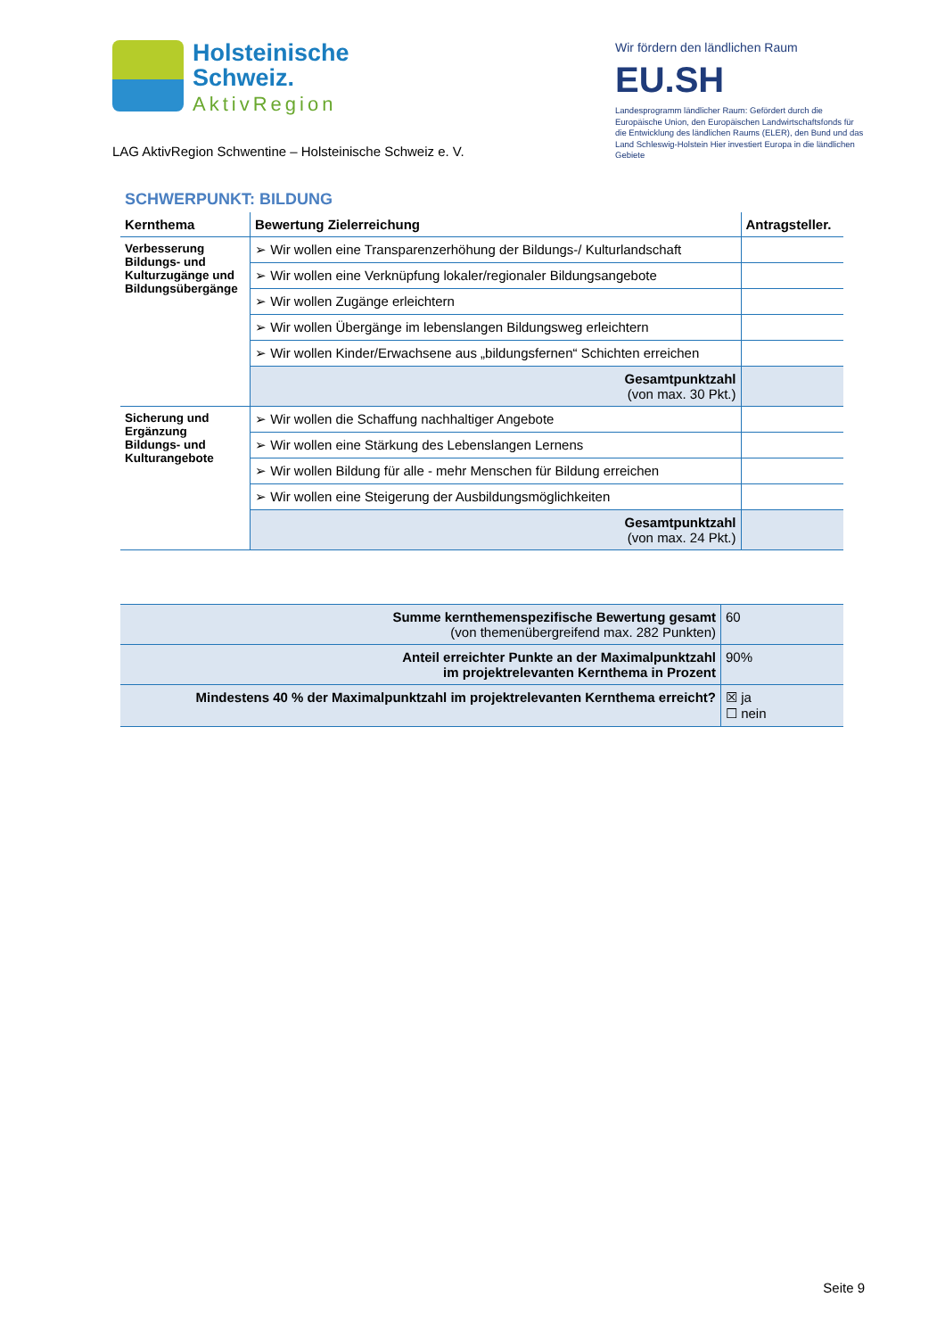Holsteinische
Schweiz.
AktivRegion
LAG AktivRegion Schwentine – Holsteinische Schweiz e. V.
Wir fördern den ländlichen Raum
EU.SH
Landesprogramm ländlicher Raum: Gefördert durch die Europäische Union, den Europäischen Landwirtschaftsfonds für die Entwicklung des ländlichen Raums (ELER), den Bund und das Land Schleswig-Holstein Hier investiert Europa in die ländlichen Gebiete
SCHWERPUNKT: BILDUNG
| Kernthema | Bewertung Zielerreichung | Antragsteller. |
| --- | --- | --- |
| Verbesserung Bildungs- und Kulturzugänge und Bildungsübergänge | ➢ Wir wollen eine Transparenzerhöhung der Bildungs-/ Kulturlandschaft | |
| | ➢ Wir wollen eine Verknüpfung lokaler/regionaler Bildungsangebote | |
| | ➢ Wir wollen Zugänge erleichtern | |
| | ➢ Wir wollen Übergänge im lebenslangen Bildungsweg erleichtern | |
| | ➢ Wir wollen Kinder/Erwachsene aus „bildungsfernen“ Schichten erreichen | |
| | Gesamtpunktzahl (von max. 30 Pkt.) | |
| Sicherung und Ergänzung Bildungs- und Kulturangebote | ➢ Wir wollen die Schaffung nachhaltiger Angebote | |
| | ➢ Wir wollen eine Stärkung des Lebenslangen Lernens | |
| | ➢ Wir wollen Bildung für alle - mehr Menschen für Bildung erreichen | |
| | ➢ Wir wollen eine Steigerung der Ausbildungsmöglichkeiten | |
| | Gesamtpunktzahl (von max. 24 Pkt.) | |
| Summe kernthemenspezifische Bewertung gesamt (von themenübergreifend max. 282 Punkten) | 60 |
| Anteil erreichter Punkte an der Maximalpunktzahl im projektrelevanten Kernthema in Prozent | 90% |
| Mindestens 40 % der Maximalpunktzahl im projektrelevanten Kernthema erreicht? | ☒ ja ☐ nein |
Seite 9